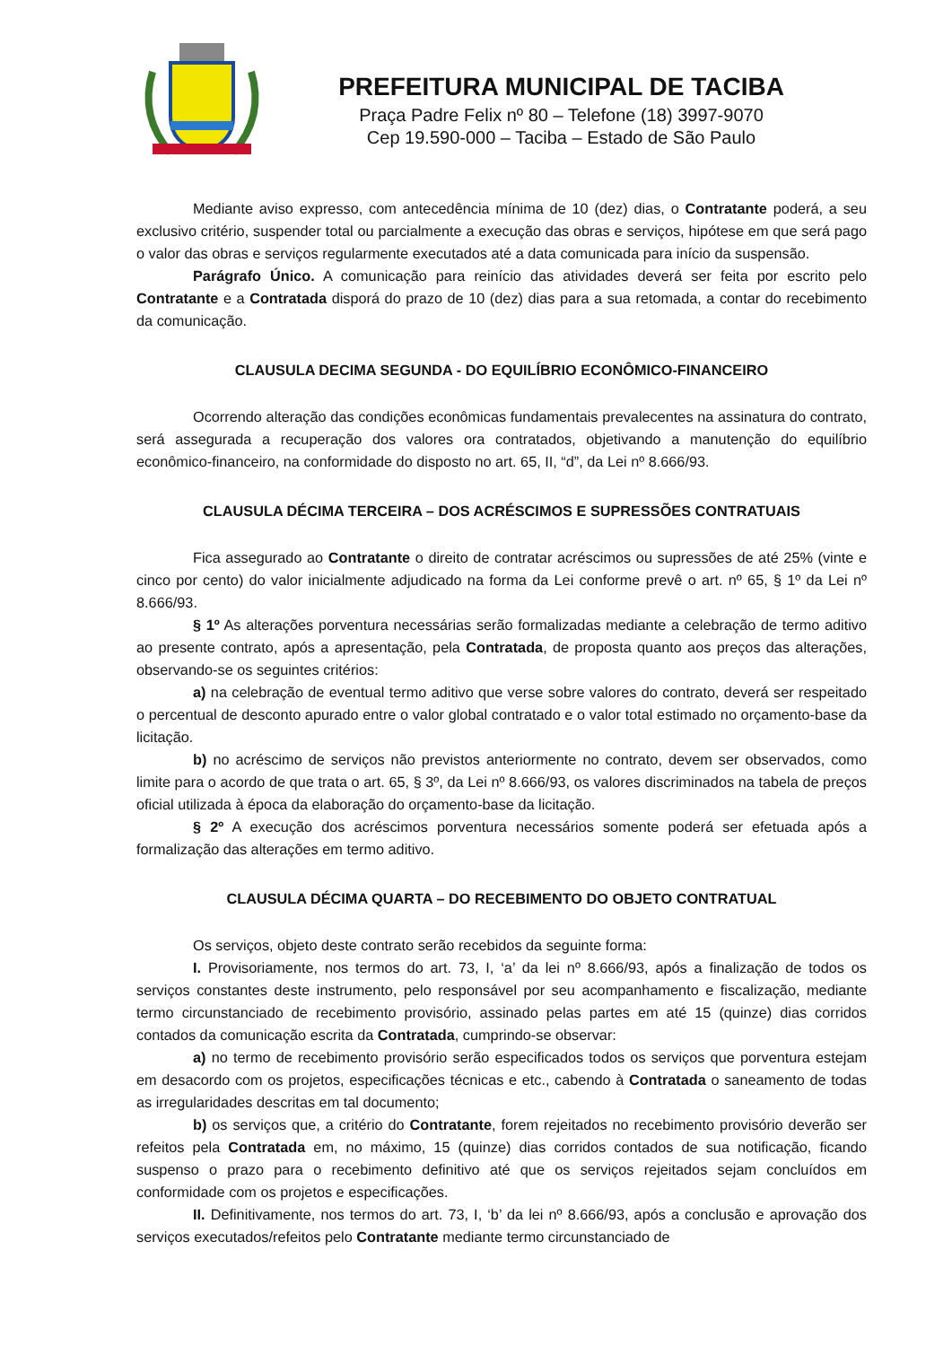PREFEITURA MUNICIPAL DE TACIBA
Praça Padre Felix nº 80 – Telefone (18) 3997-9070
Cep 19.590-000 – Taciba – Estado de São Paulo
Mediante aviso expresso, com antecedência mínima de 10 (dez) dias, o Contratante poderá, a seu exclusivo critério, suspender total ou parcialmente a execução das obras e serviços, hipótese em que será pago o valor das obras e serviços regularmente executados até a data comunicada para início da suspensão.
Parágrafo Único. A comunicação para reinício das atividades deverá ser feita por escrito pelo Contratante e a Contratada disporá do prazo de 10 (dez) dias para a sua retomada, a contar do recebimento da comunicação.
CLAUSULA DECIMA SEGUNDA - DO EQUILÍBRIO ECONÔMICO-FINANCEIRO
Ocorrendo alteração das condições econômicas fundamentais prevalecentes na assinatura do contrato, será assegurada a recuperação dos valores ora contratados, objetivando a manutenção do equilíbrio econômico-financeiro, na conformidade do disposto no art. 65, II, “d”, da Lei nº 8.666/93.
CLAUSULA DÉCIMA TERCEIRA – DOS ACRÉSCIMOS E SUPRESSÕES CONTRATUAIS
Fica assegurado ao Contratante o direito de contratar acréscimos ou supressões de até 25% (vinte e cinco por cento) do valor inicialmente adjudicado na forma da Lei conforme prevê o art. nº 65, § 1º da Lei nº 8.666/93.
§ 1º As alterações porventura necessárias serão formalizadas mediante a celebração de termo aditivo ao presente contrato, após a apresentação, pela Contratada, de proposta quanto aos preços das alterações, observando-se os seguintes critérios:
a) na celebração de eventual termo aditivo que verse sobre valores do contrato, deverá ser respeitado o percentual de desconto apurado entre o valor global contratado e o valor total estimado no orçamento-base da licitação.
b) no acréscimo de serviços não previstos anteriormente no contrato, devem ser observados, como limite para o acordo de que trata o art. 65, § 3º, da Lei nº 8.666/93, os valores discriminados na tabela de preços oficial utilizada à época da elaboração do orçamento-base da licitação.
§ 2º A execução dos acréscimos porventura necessários somente poderá ser efetuada após a formalização das alterações em termo aditivo.
CLAUSULA DÉCIMA QUARTA – DO RECEBIMENTO DO OBJETO CONTRATUAL
Os serviços, objeto deste contrato serão recebidos da seguinte forma:
I. Provisoriamente, nos termos do art. 73, I, ‘a’ da lei nº 8.666/93, após a finalização de todos os serviços constantes deste instrumento, pelo responsável por seu acompanhamento e fiscalização, mediante termo circunstanciado de recebimento provisório, assinado pelas partes em até 15 (quinze) dias corridos contados da comunicação escrita da Contratada, cumprindo-se observar:
a) no termo de recebimento provisório serão especificados todos os serviços que porventura estejam em desacordo com os projetos, especificações técnicas e etc., cabendo à Contratada o saneamento de todas as irregularidades descritas em tal documento;
b) os serviços que, a critério do Contratante, forem rejeitados no recebimento provisório deverão ser refeitos pela Contratada em, no máximo, 15 (quinze) dias corridos contados de sua notificação, ficando suspenso o prazo para o recebimento definitivo até que os serviços rejeitados sejam concluídos em conformidade com os projetos e especificações.
II. Definitivamente, nos termos do art. 73, I, ‘b’ da lei nº 8.666/93, após a conclusão e aprovação dos serviços executados/refeitos pelo Contratante mediante termo circunstanciado de